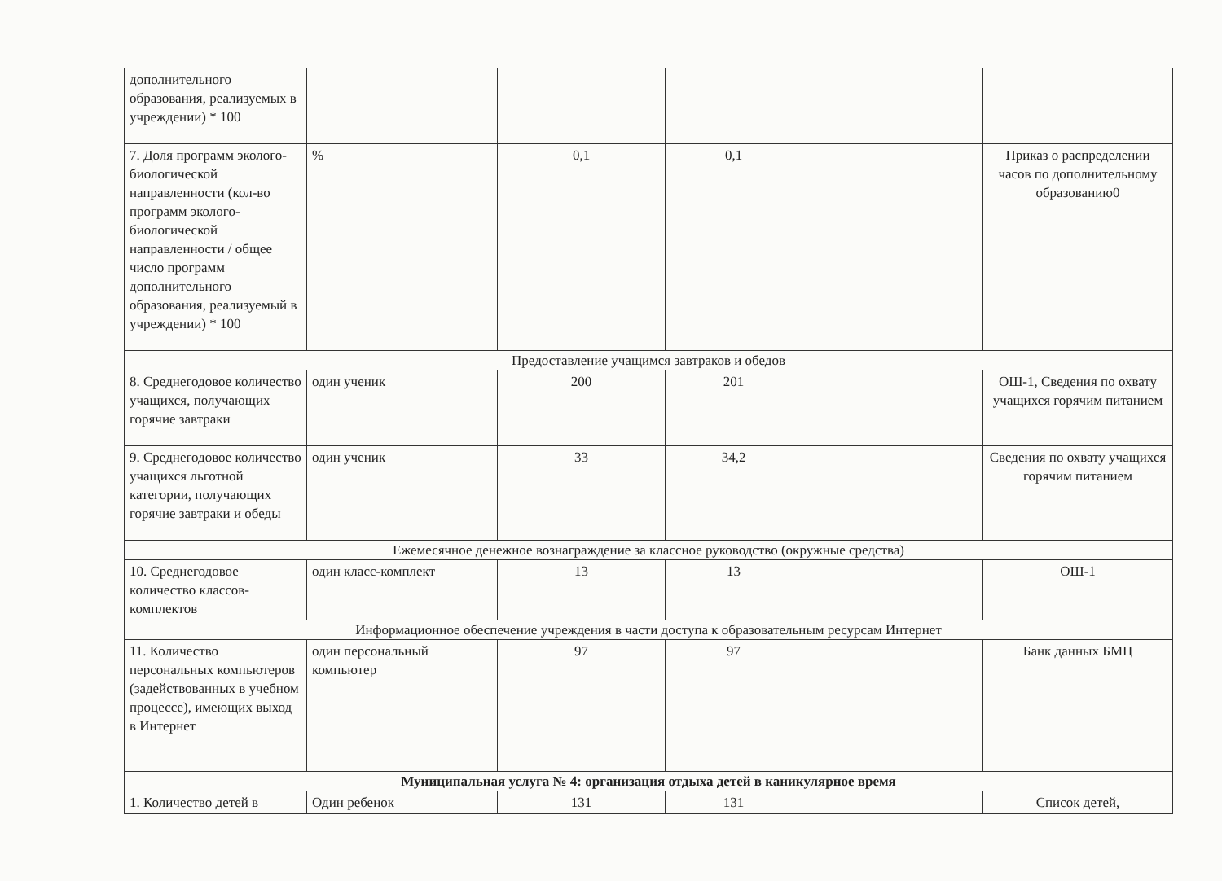| дополнительного образования, реализуемых в учреждении) * 100 | | | | | |
| 7. Доля программ эколого-биологической направленности (кол-во программ эколого-биологической направленности / общее число программ дополнительного образования, реализуемый в учреждении) * 100 | % | 0,1 | 0,1 | | Приказ о распределении часов по дополнительному образованию0 |
| Предоставление учащимся завтраков и обедов | | | | | |
| 8. Среднегодовое количество учащихся, получающих горячие завтраки | один ученик | 200 | 201 | | ОШ-1, Сведения по охвату учащихся горячим питанием |
| 9. Среднегодовое количество учащихся льготной категории, получающих горячие завтраки и обеды | один ученик | 33 | 34,2 | | Сведения по охвату учащихся горячим питанием |
| Ежемесячное денежное вознаграждение за классное руководство (окружные средства) | | | | | |
| 10. Среднегодовое количество классов-комплектов | один класс-комплект | 13 | 13 | | ОШ-1 |
| Информационное обеспечение учреждения в части доступа к образовательным ресурсам Интернет | | | | | |
| 11. Количество персональных компьютеров (задействованных в учебном процессе), имеющих выход в Интернет | один персональный компьютер | 97 | 97 | | Банк данных БМЦ |
| Муниципальная услуга № 4: организация отдыха детей в каникулярное время | | | | | |
| 1. Количество детей в | Один ребенок | 131 | 131 | | Список детей, |